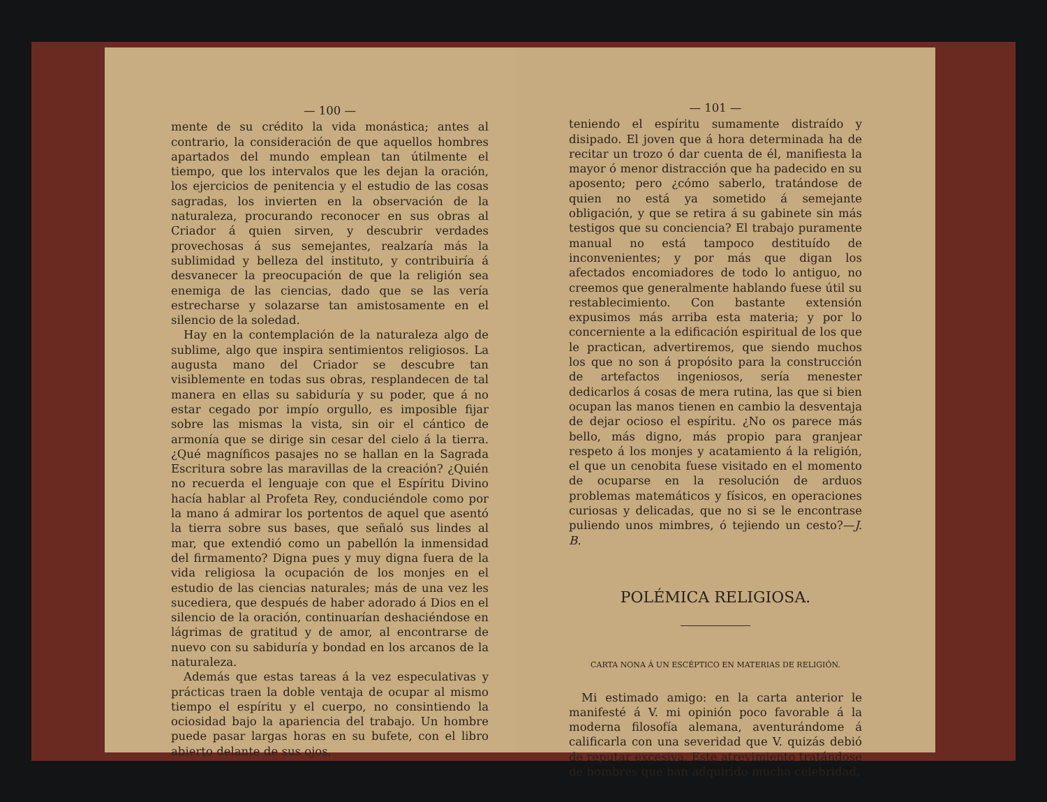— 100 —
mente de su crédito la vida monástica; antes al contrario, la consideración de que aquellos hombres apartados del mundo emplean tan útilmente el tiempo, que los intervalos que les dejan la oración, los ejercicios de penitencia y el estudio de las cosas sagradas, los invierten en la observación de la naturaleza, procurando reconocer en sus obras al Criador á quien sirven, y descubrir verdades provechosas á sus semejantes, realzaría más la sublimidad y belleza del instituto, y contribuiría á desvanecer la preocupación de que la religión sea enemiga de las ciencias, dado que se las vería estrecharse y solazarse tan amistosamente en el silencio de la soledad.
Hay en la contemplación de la naturaleza algo de sublime, algo que inspira sentimientos religiosos. La augusta mano del Criador se descubre tan visiblemente en todas sus obras, resplandecen de tal manera en ellas su sabiduría y su poder, que á no estar cegado por impío orgullo, es imposible fijar sobre las mismas la vista, sin oir el cántico de armonía que se dirige sin cesar del cielo á la tierra. ¿Qué magníficos pasajes no se hallan en la Sagrada Escritura sobre las maravillas de la creación? ¿Quién no recuerda el lenguaje con que el Espíritu Divino hacía hablar al Profeta Rey, conduciéndole como por la mano á admirar los portentos de aquel que asentó la tierra sobre sus bases, que señaló sus lindes al mar, que extendió como un pabellón la inmensidad del firmamento? Digna pues y muy digna fuera de la vida religiosa la ocupación de los monjes en el estudio de las ciencias naturales; más de una vez les sucediera, que después de haber adorado á Dios en el silencio de la oración, continuarían deshaciéndose en lágrimas de gratitud y de amor, al encontrarse de nuevo con su sabiduría y bondad en los arcanos de la naturaleza.
Además que estas tareas á la vez especulativas y prácticas traen la doble ventaja de ocupar al mismo tiempo el espíritu y el cuerpo, no consintiendo la ociosidad bajo la apariencia del trabajo. Un hombre puede pasar largas horas en su bufete, con el libro abierto delante de sus ojos,
— 101 —
teniendo el espíritu sumamente distraído y disipado. El joven que á hora determinada ha de recitar un trozo ó dar cuenta de él, manifiesta la mayor ó menor distracción que ha padecido en su aposento; pero ¿cómo saberlo, tratándose de quien no está ya sometido á semejante obligación, y que se retira á su gabinete sin más testigos que su conciencia? El trabajo puramente manual no está tampoco destituído de inconvenientes; y por más que digan los afectados encomiadores de todo lo antiguo, no creemos que generalmente hablando fuese útil su restablecimiento. Con bastante extensión expusimos más arriba esta materia; y por lo concerniente a la edificación espiritual de los que le practican, advertiremos, que siendo muchos los que no son á propósito para la construcción de artefactos ingeniosos, sería menester dedicarlos á cosas de mera rutina, las que si bien ocupan las manos tienen en cambio la desventaja de dejar ocioso el espíritu. ¿No os parece más bello, más digno, más propio para granjear respeto á los monjes y acatamiento á la religión, el que un cenobita fuese visitado en el momento de ocuparse en la resolución de arduos problemas matemáticos y físicos, en operaciones curiosas y delicadas, que no si se le encontrase puliendo unos mimbres, ó tejiendo un cesto?—J. B.
POLÉMICA RELIGIOSA.
CARTA NONA Á UN ESCÉPTICO EN MATERIAS DE RELIGIÓN.
Mi estimado amigo: en la carta anterior le manifesté á V. mi opinión poco favorable á la moderna filosofía alemana, aventurándome á calificarla con una severidad que V. quizás debió de reputar excesiva. Este atrevimiento tratándose de hombres que han adquirido mucha celebridad,